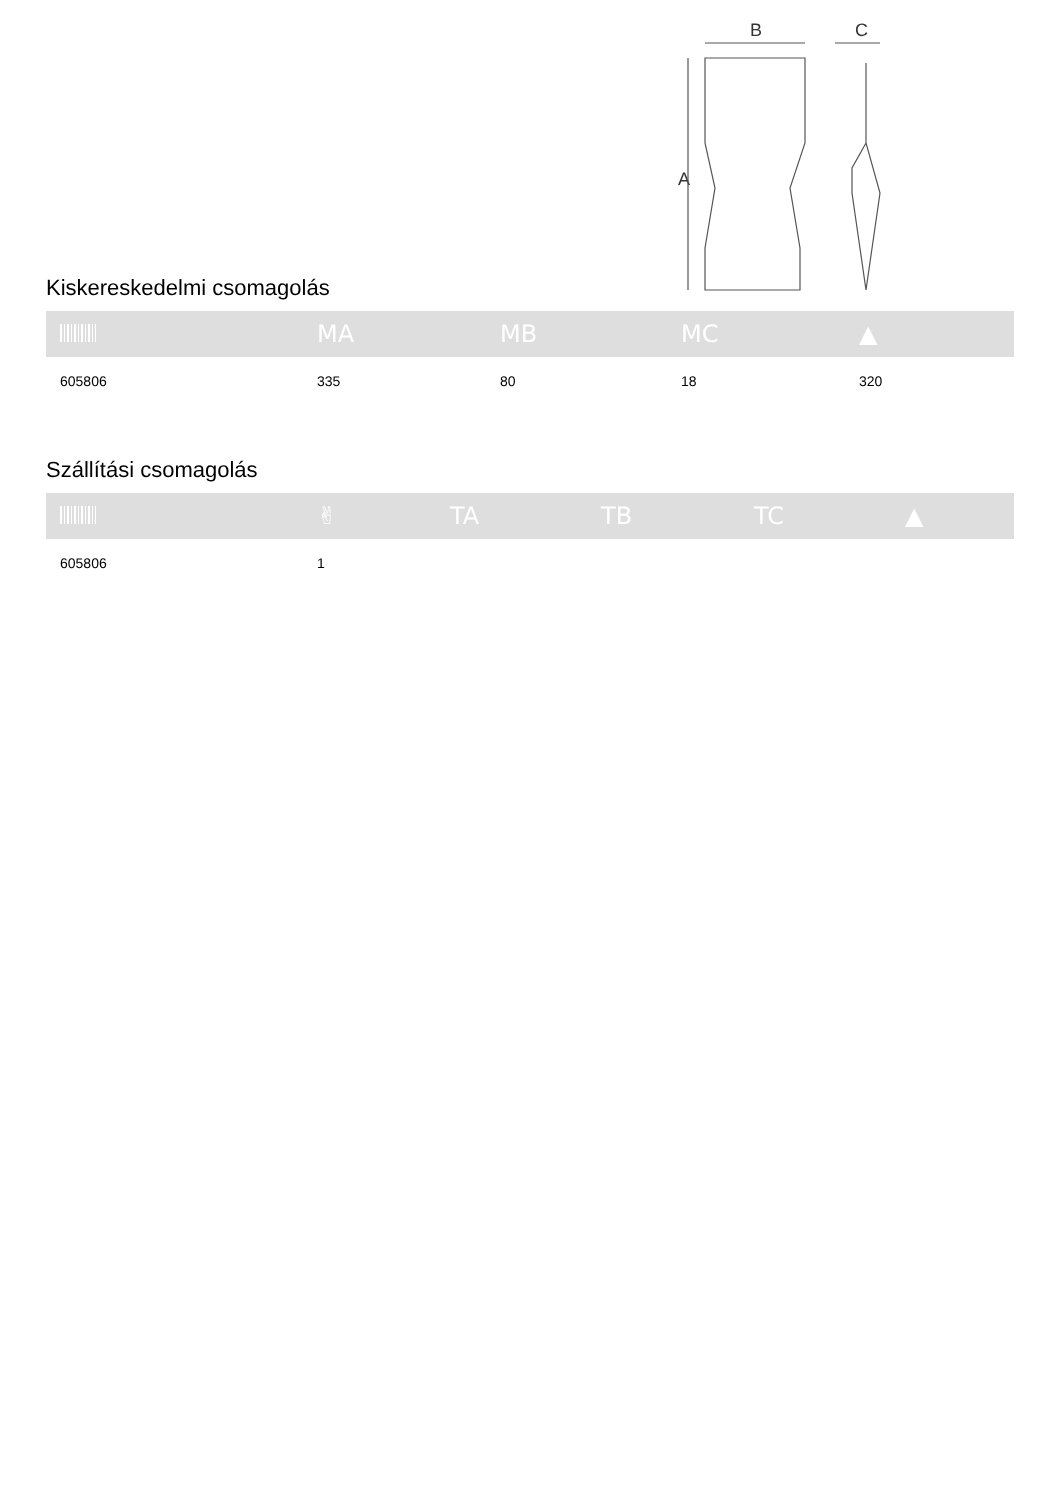B
C
A
Kiskereskedelmi csomagolás
| | MA | MB | MC | ▲ |
| --- | --- | --- | --- | --- |
| 605806 | 335 | 80 | 18 | 320 |
Szállítási csomagolás
| | ✌ | TA | TB | TC | ▲ |
| --- | --- | --- | --- | --- | --- |
| 605806 | 1 | | | | |